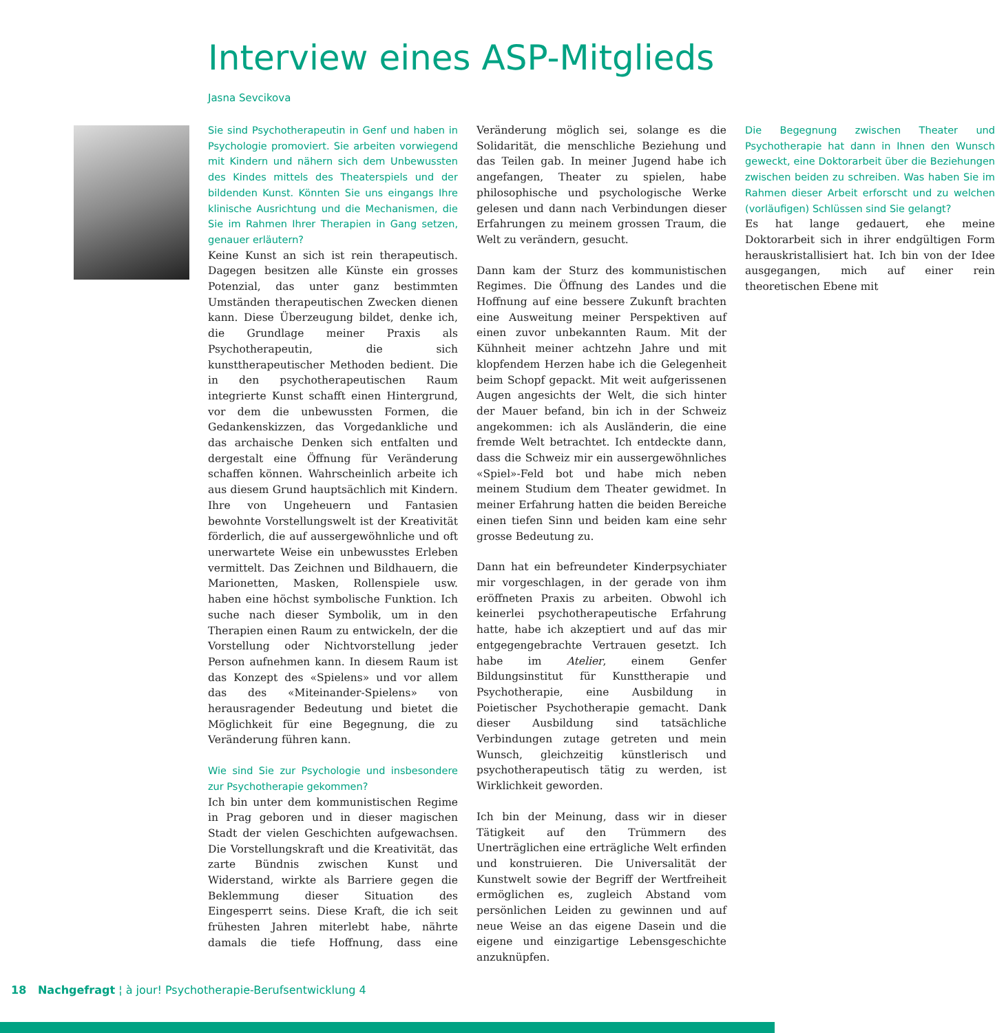Interview eines ASP-Mitglieds
Jasna Sevcikova
Sie sind Psychotherapeutin in Genf und haben in Psychologie promoviert. Sie arbeiten vorwiegend mit Kindern und nähern sich dem Unbewussten des Kindes mittels des Theaterspiels und der bildenden Kunst. Könnten Sie uns eingangs Ihre klinische Ausrichtung und die Mechanismen, die Sie im Rahmen Ihrer Therapien in Gang setzen, genauer erläutern?
Keine Kunst an sich ist rein therapeutisch. Dagegen besitzen alle Künste ein grosses Potenzial, das unter ganz bestimmten Umständen therapeutischen Zwecken dienen kann. Diese Überzeugung bildet, denke ich, die Grundlage meiner Praxis als Psychotherapeutin, die sich kunsttherapeutischer Methoden bedient. Die in den psychotherapeutischen Raum integrierte Kunst schafft einen Hintergrund, vor dem die unbewussten Formen, die Gedankenskizzen, das Vorgedankliche und das archaische Denken sich entfalten und dergestalt eine Öffnung für Veränderung schaffen können. Wahrscheinlich arbeite ich aus diesem Grund hauptsächlich mit Kindern. Ihre von Ungeheuern und Fantasien bewohnte Vorstellungswelt ist der Kreativität förderlich, die auf aussergewöhnliche und oft unerwartete Weise ein unbewusstes Erleben vermittelt. Das Zeichnen und Bildhauern, die Marionetten, Masken, Rollenspiele usw. haben eine höchst symbolische Funktion. Ich suche nach dieser Symbolik, um in den Therapien einen Raum zu entwickeln, der die Vorstellung oder Nichtvorstellung jeder Person aufnehmen kann. In diesem Raum ist das Konzept des «Spielens» und vor allem das des «Miteinander-Spielens» von herausragender Bedeutung und bietet die Möglichkeit für eine Begegnung, die zu Veränderung führen kann.
Wie sind Sie zur Psychologie und insbesondere zur Psychotherapie gekommen?
Ich bin unter dem kommunistischen Regime in Prag geboren und in dieser magischen Stadt der vielen Geschichten aufgewachsen. Die Vorstellungskraft und die Kreativität, das zarte Bündnis zwischen Kunst und Widerstand, wirkte als Barriere gegen die Beklemmung dieser Situation des Eingesperrt seins. Diese Kraft, die ich seit frühesten Jahren miterlebt habe, nährte damals die tiefe Hoffnung, dass eine Veränderung möglich sei, solange es die Solidarität, die menschliche Beziehung und das Teilen gab. In meiner Jugend habe ich angefangen, Theater zu spielen, habe philosophische und psychologische Werke gelesen und dann nach Verbindungen dieser Erfahrungen zu meinem grossen Traum, die Welt zu verändern, gesucht.
Dann kam der Sturz des kommunistischen Regimes. Die Öffnung des Landes und die Hoffnung auf eine bessere Zukunft brachten eine Ausweitung meiner Perspektiven auf einen zuvor unbekannten Raum. Mit der Kühnheit meiner achtzehn Jahre und mit klopfendem Herzen habe ich die Gelegenheit beim Schopf gepackt. Mit weit aufgerissenen Augen angesichts der Welt, die sich hinter der Mauer befand, bin ich in der Schweiz angekommen: ich als Ausländerin, die eine fremde Welt betrachtet. Ich entdeckte dann, dass die Schweiz mir ein aussergewöhnliches «Spiel»-Feld bot und habe mich neben meinem Studium dem Theater gewidmet. In meiner Erfahrung hatten die beiden Bereiche einen tiefen Sinn und beiden kam eine sehr grosse Bedeutung zu.
Dann hat ein befreundeter Kinderpsychiater mir vorgeschlagen, in der gerade von ihm eröffneten Praxis zu arbeiten. Obwohl ich keinerlei psychotherapeutische Erfahrung hatte, habe ich akzeptiert und auf das mir entgegengebrachte Vertrauen gesetzt. Ich habe im Atelier, einem Genfer Bildungsinstitut für Kunsttherapie und Psychotherapie, eine Ausbildung in Poietischer Psychotherapie gemacht. Dank dieser Ausbildung sind tatsächliche Verbindungen zutage getreten und mein Wunsch, gleichzeitig künstlerisch und psychotherapeutisch tätig zu werden, ist Wirklichkeit geworden.
Ich bin der Meinung, dass wir in dieser Tätigkeit auf den Trümmern des Unerträglichen eine erträgliche Welt erfinden und konstruieren. Die Universalität der Kunstwelt sowie der Begriff der Wertfreiheit ermöglichen es, zugleich Abstand vom persönlichen Leiden zu gewinnen und auf neue Weise an das eigene Dasein und die eigene und einzigartige Lebensgeschichte anzuknüpfen.
Die Begegnung zwischen Theater und Psychotherapie hat dann in Ihnen den Wunsch geweckt, eine Doktorarbeit über die Beziehungen zwischen beiden zu schreiben. Was haben Sie im Rahmen dieser Arbeit erforscht und zu welchen (vorläufigen) Schlüssen sind Sie gelangt?
Es hat lange gedauert, ehe meine Doktorarbeit sich in ihrer endgültigen Form herauskristallisiert hat. Ich bin von der Idee ausgegangen, mich auf einer rein theoretischen Ebene mit
18 Nachgefragt ¦ à jour! Psychotherapie-Berufsentwicklung 4